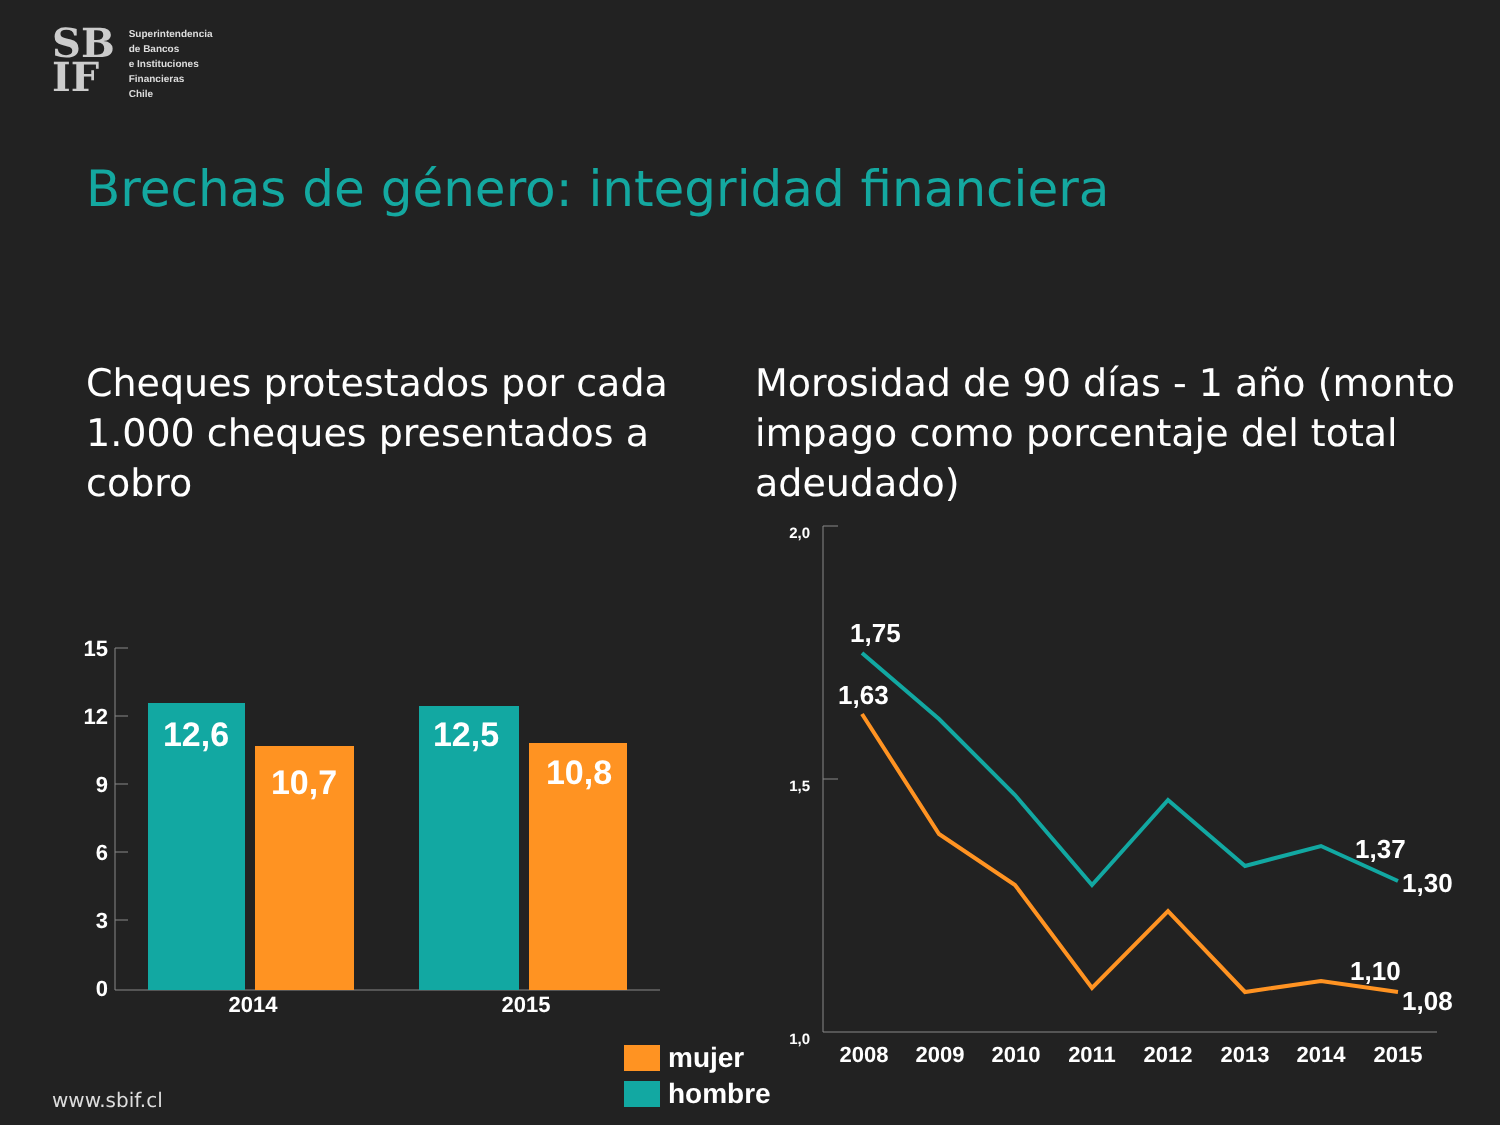SB
IF
Superintendencia
de Bancos
e Instituciones
Financieras
Chile
Brechas de género: integridad financiera
Cheques protestados por cada 1.000 cheques presentados a cobro
Morosidad de 90 días - 1 año (monto impago como porcentaje del total adeudado)
15
12
9
6
3
0
12,6
10,7
12,5
10,8
2014
2015
2,0
1,5
1,0
1,75
1,63
1,37
1,30
1,10
1,08
2008
2009
2010
2011
2012
2013
2014
2015
mujer
hombre
www.sbif.cl